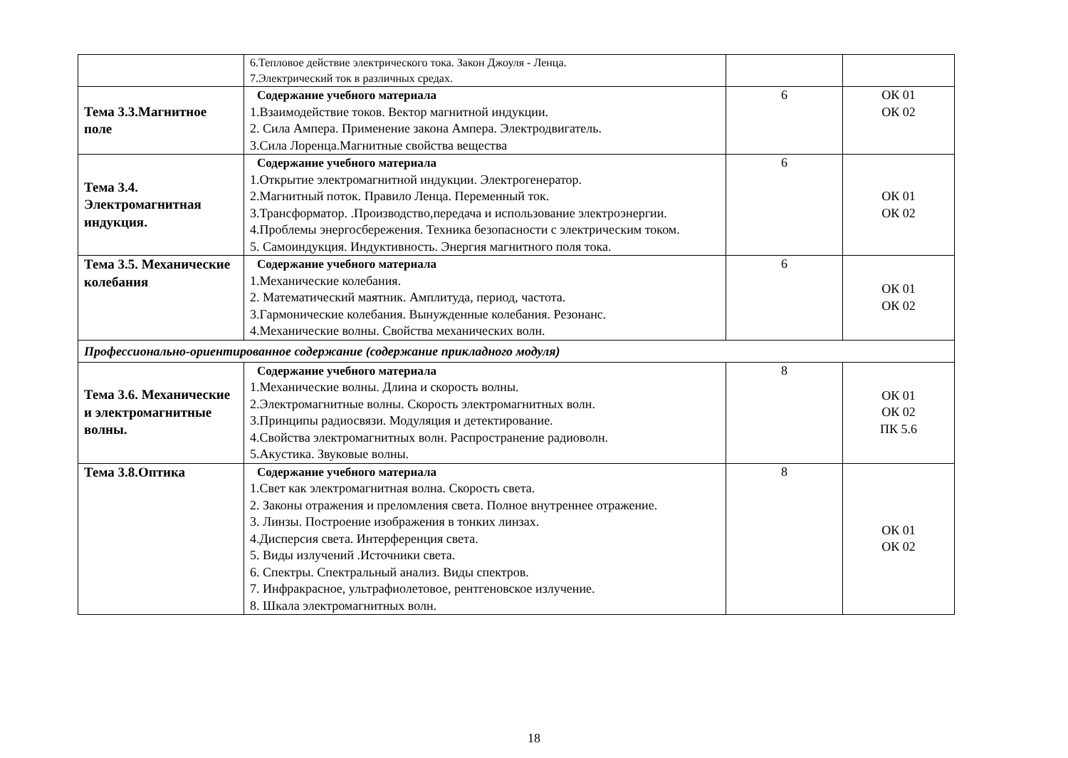| | 6.Тепловое действие электрического тока. Закон Джоуля - Ленца. 7.Электрический ток в различных средах. | | |
| Тема 3.3.Магнитное поле | Содержание учебного материала 1.Взаимодействие токов. Вектор магнитной индукции. 2. Сила Ампера. Применение закона Ампера. Электродвигатель. 3.Сила Лоренца.Магнитные свойства вещества | 6 | ОК 01 ОК 02 |
| Тема 3.4. Электромагнитная индукция. | Содержание учебного материала 1.Открытие электромагнитной индукции. Электрогенератор. 2.Магнитный поток. Правило Ленца. Переменный ток. 3.Трансформатор. .Производство,передача и использование электроэнергии. 4.Проблемы энергосбережения. Техника безопасности с электрическим током. 5. Самоиндукция. Индуктивность. Энергия магнитного поля тока. | 6 | ОК 01 ОК 02 |
| Тема 3.5. Механические колебания | Содержание учебного материала 1.Механические колебания. 2. Математический маятник. Амплитуда, период, частота. 3.Гармонические колебания. Вынужденные колебания. Резонанс. 4.Механические волны. Свойства механических волн. | 6 | ОК 01 ОК 02 |
| Профессионально-ориентированное содержание (содержание прикладного модуля) | | | |
| Тема 3.6. Механические и электромагнитные волны. | Содержание учебного материала 1.Механические волны. Длина и скорость волны. 2.Электромагнитные волны. Скорость электромагнитных волн. 3.Принципы радиосвязи. Модуляция и детектирование. 4.Свойства электромагнитных волн. Распространение радиоволн. 5.Акустика. Звуковые волны. | 8 | ОК 01 ОК 02 ПК 5.6 |
| Тема 3.8.Оптика | Содержание учебного материала 1.Свет как электромагнитная волна. Скорость света. 2. Законы отражения и преломления света. Полное внутреннее отражение. 3. Линзы. Построение изображения в тонких линзах. 4.Дисперсия света. Интерференция света. 5. Виды излучений .Источники света. 6. Спектры. Спектральный анализ. Виды спектров. 7. Инфракрасное, ультрафиолетовое, рентгеновское излучение. 8. Шкала электромагнитных волн. | 8 | ОК 01 ОК 02 |
18